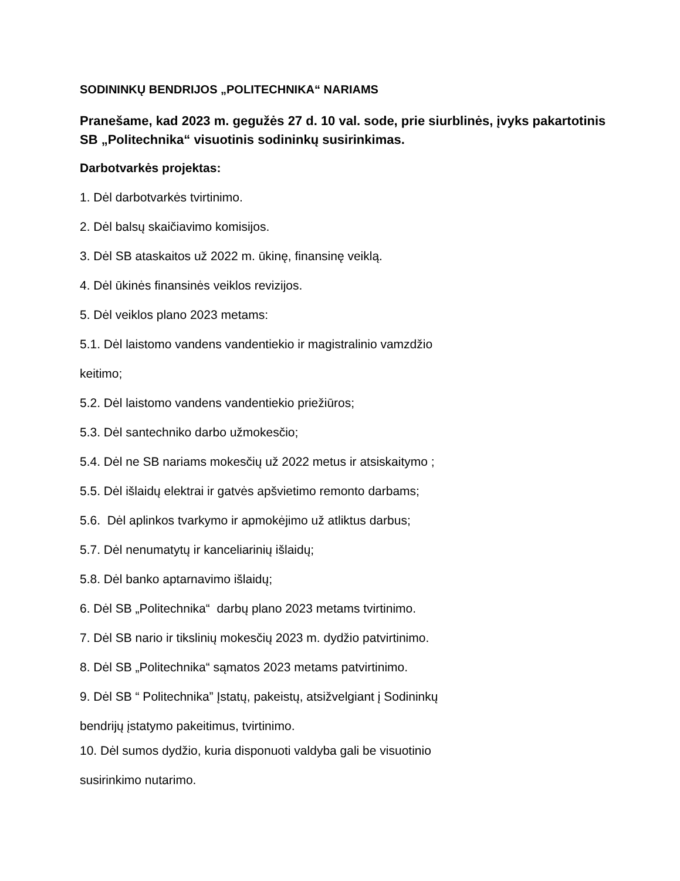SODININKŲ BENDRIJOS „POLITECHNIKA“ NARIAMS
Pranešame, kad 2023 m. gegužės 27 d. 10 val. sode, prie siurblinės, įvyks pakartotinis SB „Politechnika“ visuotinis sodininkų susirinkimas.
Darbotvarkės projektas:
1. Dėl darbotvarkės tvirtinimo.
2. Dėl balsų skaičiavimo komisijos.
3. Dėl SB ataskaitos už 2022 m. ūkinę, finansinę veiklą.
4. Dėl ūkinės finansinės veiklos revizijos.
5. Dėl veiklos plano 2023 metams:
5.1. Dėl laistomo vandens vandentiekio ir magistralinio vamzdžio
keitimo;
5.2. Dėl laistomo vandens vandentiekio priežiūros;
5.3. Dėl santechniko darbo užmokesčio;
5.4. Dėl ne SB nariams mokesčių už 2022 metus ir atsiskaitymo ;
5.5. Dėl išlaidų elektrai ir gatvės apšvietimo remonto darbams;
5.6. Dėl aplinkos tvarkymo ir apmokėjimo už atliktus darbus;
5.7. Dėl nenumatytų ir kanceliarinių išlaidų;
5.8. Dėl banko aptarnavimo išlaidų;
6. Dėl SB „Politechnika“ darbų plano 2023 metams tvirtinimo.
7. Dėl SB nario ir tikslinių mokesčių 2023 m. dydžio patvirtinimo.
8. Dėl SB „Politechnika“ sąmatos 2023 metams patvirtinimo.
9. Dėl SB “ Politechnika” Įstatų, pakeistų, atsižvelgiant į Sodininkų
bendrijų įstatymo pakeitimus, tvirtinimo.
10. Dėl sumos dydžio, kuria disponuoti valdyba gali be visuotinio
susirinkimo nutarimo.